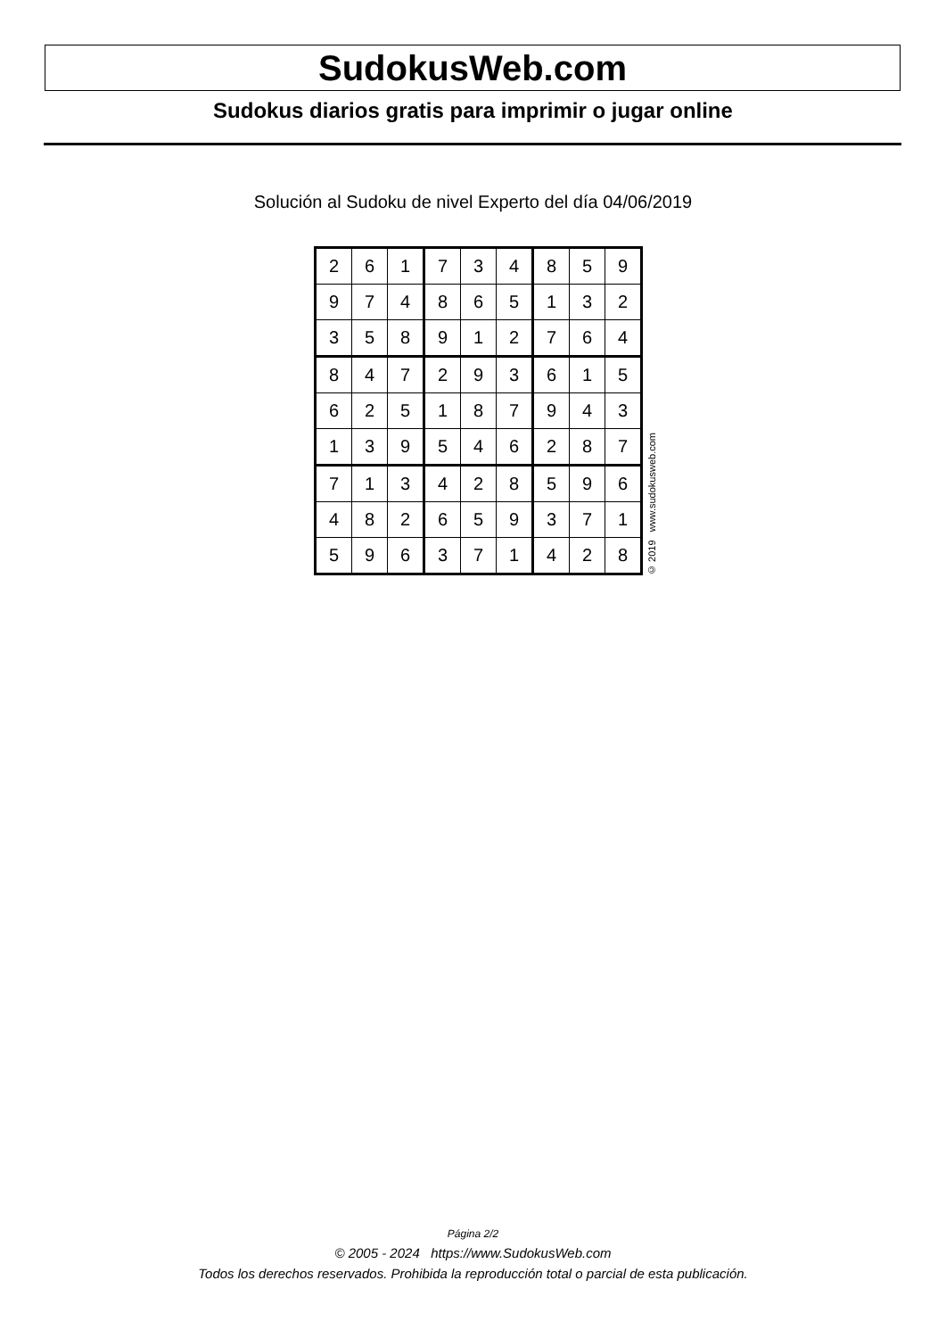SudokusWeb.com
Sudokus diarios gratis para imprimir o jugar online
Solución al Sudoku de nivel Experto del día 04/06/2019
| 2 | 6 | 1 | 7 | 3 | 4 | 8 | 5 | 9 |
| 9 | 7 | 4 | 8 | 6 | 5 | 1 | 3 | 2 |
| 3 | 5 | 8 | 9 | 1 | 2 | 7 | 6 | 4 |
| 8 | 4 | 7 | 2 | 9 | 3 | 6 | 1 | 5 |
| 6 | 2 | 5 | 1 | 8 | 7 | 9 | 4 | 3 |
| 1 | 3 | 9 | 5 | 4 | 6 | 2 | 8 | 7 |
| 7 | 1 | 3 | 4 | 2 | 8 | 5 | 9 | 6 |
| 4 | 8 | 2 | 6 | 5 | 9 | 3 | 7 | 1 |
| 5 | 9 | 6 | 3 | 7 | 1 | 4 | 2 | 8 |
© 2019 www.sudokusweb.com
Página 2/2
© 2005 - 2024 https://www.SudokusWeb.com
Todos los derechos reservados. Prohibida la reproducción total o parcial de esta publicación.